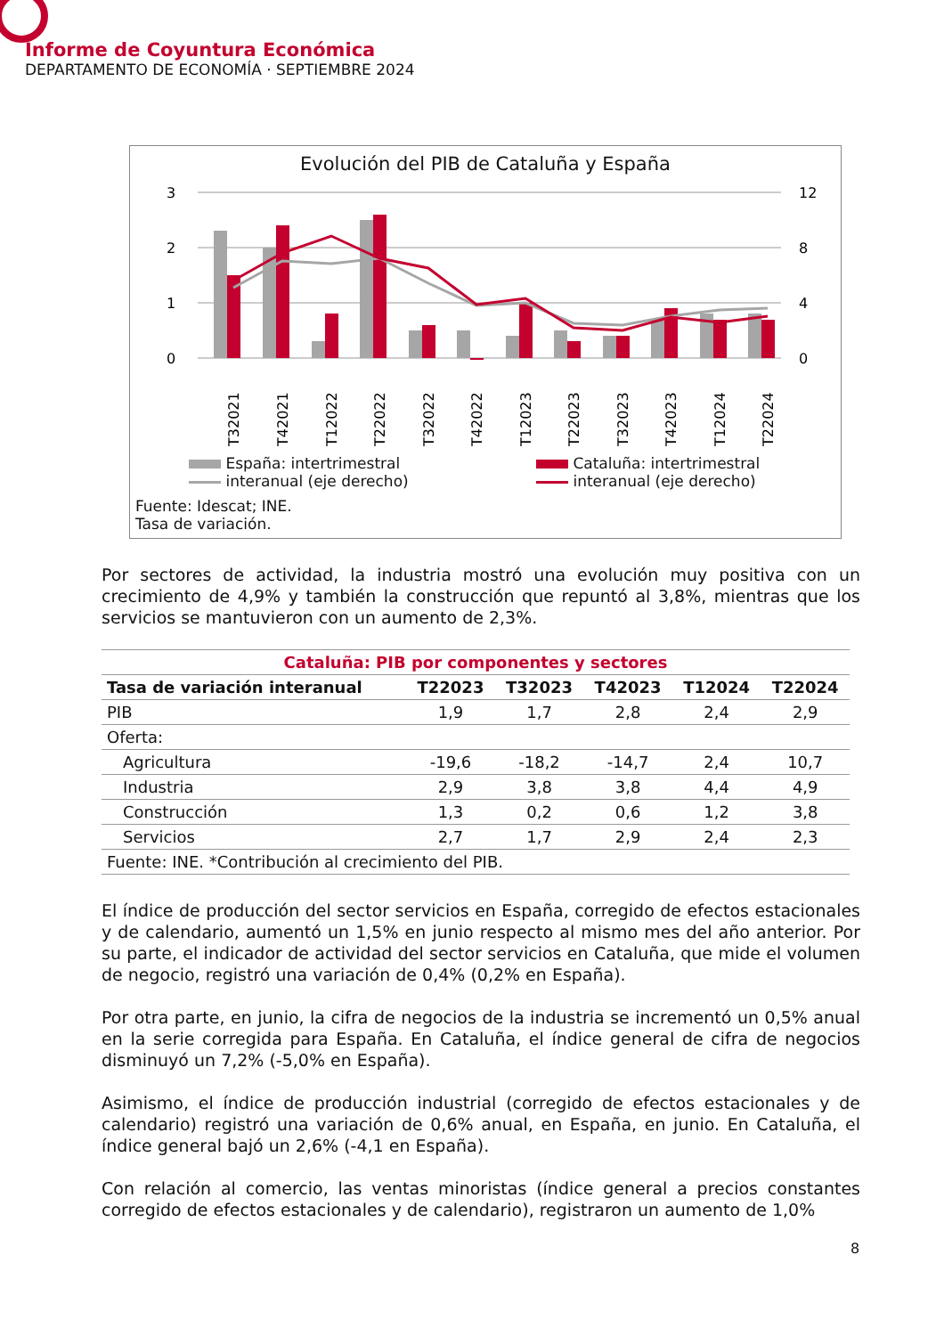Informe de Coyuntura Económica
DEPARTAMENTO DE ECONOMÍA · SEPTIEMBRE 2024
Evolución del PIB de Cataluña y España
3
2
1
0
12
8
4
0
T32021
T42021
T12022
T22022
T32022
T42022
T12023
T22023
T32023
T42023
T12024
T22024
España: intertrimestral
interanual (eje derecho)
Cataluña: intertrimestral
interanual (eje derecho)
Fuente: Idescat; INE.
Tasa de variación.
Por sectores de actividad, la industria mostró una evolución muy positiva con un crecimiento de 4,9% y también la construcción que repuntó al 3,8%, mientras que los servicios se mantuvieron con un aumento de 2,3%.
| Cataluña: PIB por componentes y sectores | | | | | |
| Tasa de variación interanual | T22023 | T32023 | T42023 | T12024 | T22024 |
| PIB | 1,9 | 1,7 | 2,8 | 2,4 | 2,9 |
| Oferta: | | | | | |
| Agricultura | -19,6 | -18,2 | -14,7 | 2,4 | 10,7 |
| Industria | 2,9 | 3,8 | 3,8 | 4,4 | 4,9 |
| Construcción | 1,3 | 0,2 | 0,6 | 1,2 | 3,8 |
| Servicios | 2,7 | 1,7 | 2,9 | 2,4 | 2,3 |
| Fuente: INE. *Contribución al crecimiento del PIB. | | | | | |
El índice de producción del sector servicios en España, corregido de efectos estacionales y de calendario, aumentó un 1,5% en junio respecto al mismo mes del año anterior. Por su parte, el indicador de actividad del sector servicios en Cataluña, que mide el volumen de negocio, registró una variación de 0,4% (0,2% en España).
Por otra parte, en junio, la cifra de negocios de la industria se incrementó un 0,5% anual en la serie corregida para España. En Cataluña, el índice general de cifra de negocios disminuyó un 7,2% (-5,0% en España).
Asimismo, el índice de producción industrial (corregido de efectos estacionales y de calendario) registró una variación de 0,6% anual, en España, en junio. En Cataluña, el índice general bajó un 2,6% (-4,1 en España).
Con relación al comercio, las ventas minoristas (índice general a precios constantes corregido de efectos estacionales y de calendario), registraron un aumento de 1,0%
8